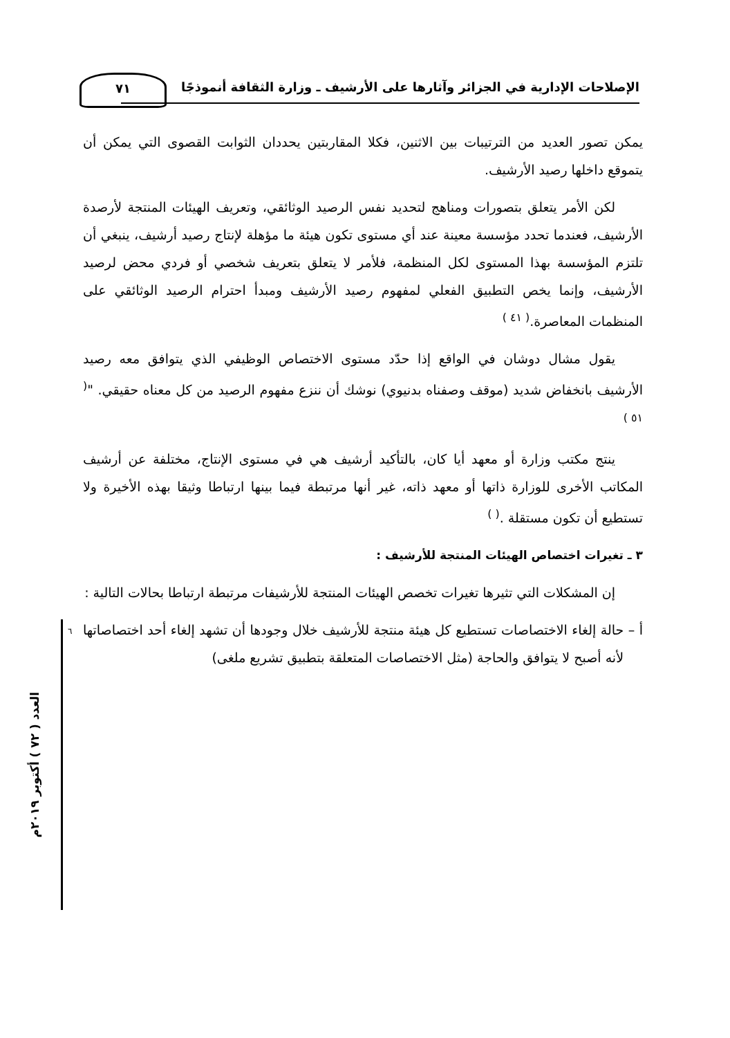٧١
الإصلاحات الإدارية في الجزائر وآثارها على الأرشيف ـ وزارة الثقافة أنموذجًا
٦
العدد ( ٧٢ ) أكتوبر ٢٠١٩م
يمكن تصور العديد من الترتيبات بين الاثنين، فكلا المقاربتين يحددان الثوابت القصوى التي يمكن أن يتموقع داخلها رصيد الأرشيف.
لكن الأمر يتعلق بتصورات ومناهج لتحديد نفس الرصيد الوثائقي، وتعريف الهيئات المنتجة لأرصدة الأرشيف، فعندما تحدد مؤسسة معينة عند أي مستوى تكون هيئة ما مؤهلة لإنتاج رصيد أرشيف، ينبغي أن تلتزم المؤسسة بهذا المستوى لكل المنظمة، فلأمر لا يتعلق بتعريف شخصي أو فردي محض لرصيد الأرشيف، وإنما يخص التطبيق الفعلي لمفهوم رصيد الأرشيف ومبدأ احترام الرصيد الوثائقي على المنظمات المعاصرة.<sup>( ٤١ )</sup>
يقول مشال دوشان في الواقع إذا حدّد مستوى الاختصاص الوظيفي الذي يتوافق معه رصيد الأرشيف بانخفاض شديد (موقف وصفناه بدنيوي) نوشك أن ننزع مفهوم الرصيد من كل معناه حقيقي. "<sup>( ٥١ )</sup>
ينتج مكتب وزارة أو معهد أيا كان، بالتأكيد أرشيف هي في مستوى الإنتاج، مختلفة عن أرشيف المكاتب الأخرى للوزارة ذاتها أو معهد ذاته، غير أنها مرتبطة فيما بينها ارتباطا وثيقا بهذه الأخيرة ولا تستطيع أن تكون مستقلة .<sup>( )</sup>
٣ ـ تغيرات اختصاص الهيئات المنتجة للأرشيف :
إن المشكلات التي تثيرها تغيرات تخصص الهيئات المنتجة للأرشيفات مرتبطة ارتباطا بحالات التالية :
أ – حالة إلغاء الاختصاصات تستطيع كل هيئة منتجة للأرشيف خلال وجودها أن تشهد إلغاء أحد اختصاصاتها لأنه أصبح لا يتوافق والحاجة (مثل الاختصاصات المتعلقة بتطبيق تشريع ملغى)